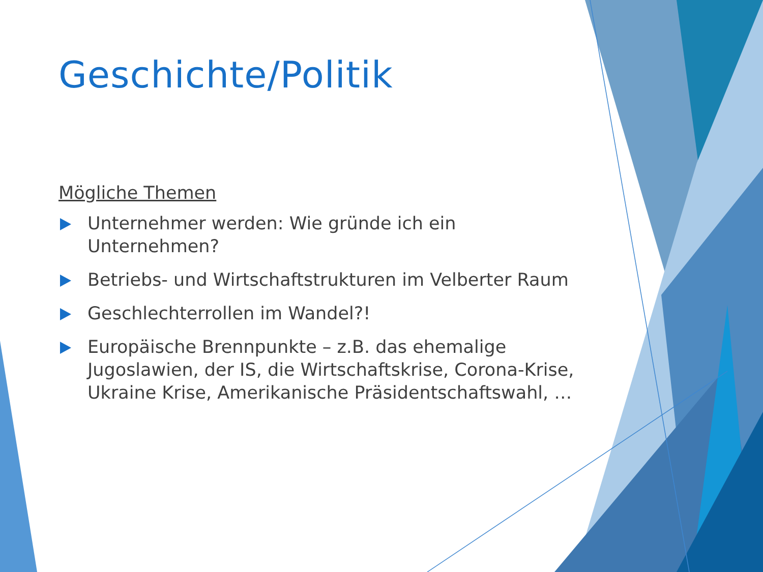Geschichte/Politik
Mögliche Themen
Unternehmer werden: Wie gründe ich ein Unternehmen?
Betriebs- und Wirtschaftstrukturen im Velberter Raum
Geschlechterrollen im Wandel?!
Europäische Brennpunkte – z.B. das ehemalige Jugoslawien, der IS, die Wirtschaftskrise, Corona-Krise, Ukraine Krise, Amerikanische Präsidentschaftswahl, …